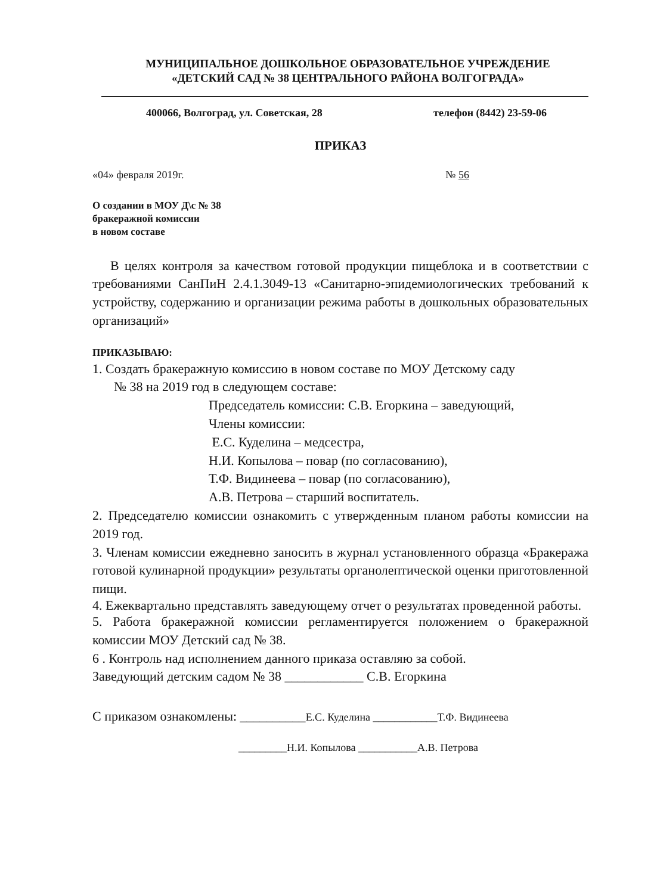МУНИЦИПАЛЬНОЕ ДОШКОЛЬНОЕ ОБРАЗОВАТЕЛЬНОЕ УЧРЕЖДЕНИЕ
«ДЕТСКИЙ САД № 38 ЦЕНТРАЛЬНОГО РАЙОНА ВОЛГОГРАДА»
400066, Волгоград, ул. Советская, 28 телефон (8442) 23-59-06
ПРИКАЗ
«04» февраля 2019г. № 56
О создании в МОУ Д\с № 38
бракеражной комиссии
в новом составе
В целях контроля за качеством готовой продукции пищеблока и в соответствии с требованиями СанПиН 2.4.1.3049-13 «Санитарно-эпидемиологических требований к устройству, содержанию и организации режима работы в дошкольных образовательных организаций»
ПРИКАЗЫВАЮ:
1. Создать бракеражную комиссию в новом составе по МОУ Детскому саду
№ 38 на 2019 год в следующем составе:
Председатель комиссии: С.В. Егоркина – заведующий,
Члены комиссии:
Е.С. Куделина – медсестра,
Н.И. Копылова – повар (по согласованию),
Т.Ф. Видинеева – повар (по согласованию),
А.В. Петрова – старший воспитатель.
2. Председателю комиссии ознакомить с утвержденным планом работы комиссии на 2019 год.
3. Членам комиссии ежедневно заносить в журнал установленного образца «Бракеража готовой кулинарной продукции» результаты органолептической оценки приготовленной пищи.
4. Ежеквартально представлять заведующему отчет о результатах проведенной работы.
5. Работа бракеражной комиссии регламентируется положением о бракеражной комиссии МОУ Детский сад № 38.
6 . Контроль над исполнением данного приказа оставляю за собой.
Заведующий детским садом № 38 ____________ С.В. Егоркина
С приказом ознакомлены: __________Е.С. Куделина ____________Т.Ф. Видинеева
_________Н.И. Копылова ___________А.В. Петрова